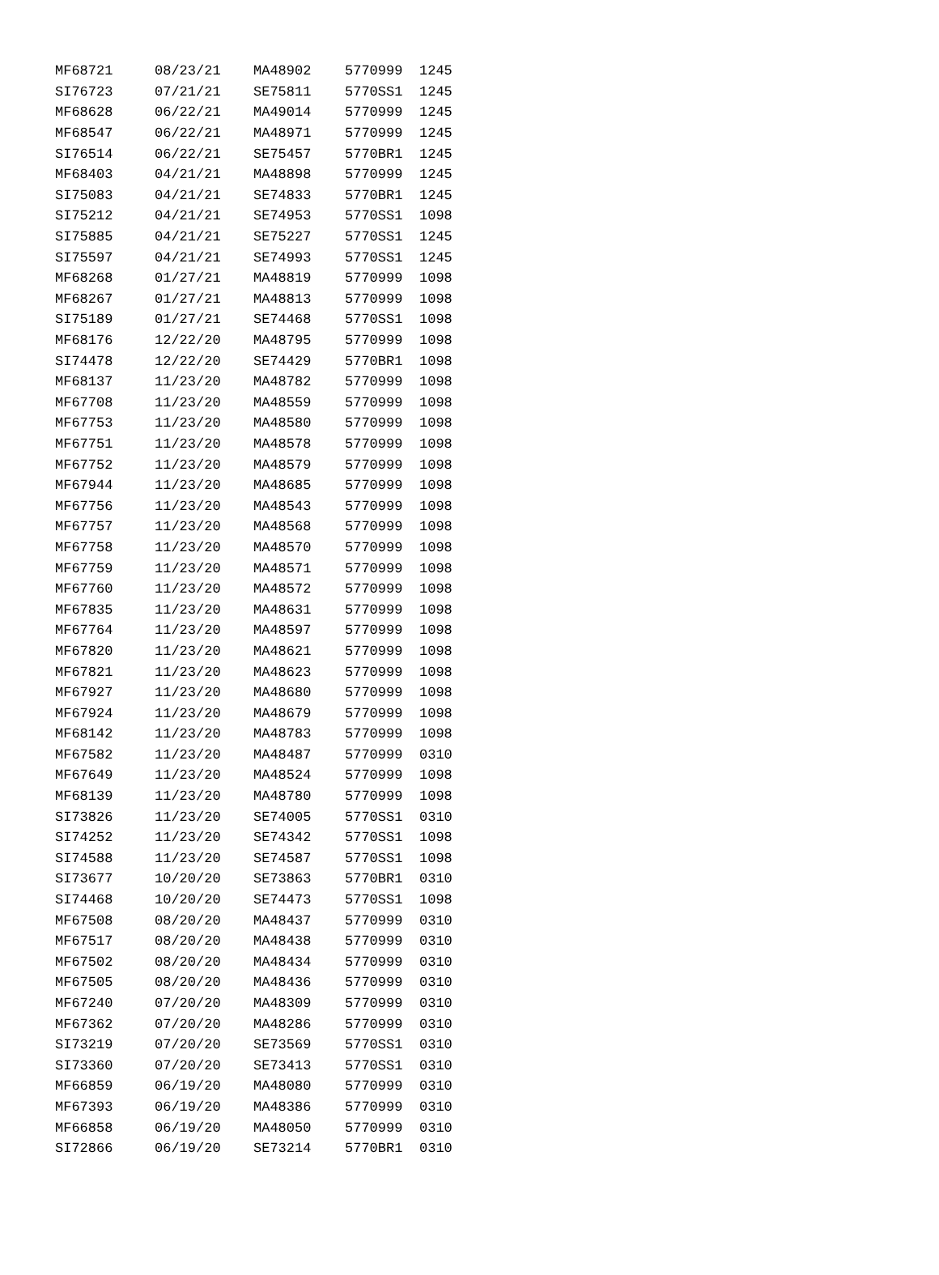| MF68721 | 08/23/21 | MA48902 | 5770999 | 1245 |
| SI76723 | 07/21/21 | SE75811 | 5770SS1 | 1245 |
| MF68628 | 06/22/21 | MA49014 | 5770999 | 1245 |
| MF68547 | 06/22/21 | MA48971 | 5770999 | 1245 |
| SI76514 | 06/22/21 | SE75457 | 5770BR1 | 1245 |
| MF68403 | 04/21/21 | MA48898 | 5770999 | 1245 |
| SI75083 | 04/21/21 | SE74833 | 5770BR1 | 1245 |
| SI75212 | 04/21/21 | SE74953 | 5770SS1 | 1098 |
| SI75885 | 04/21/21 | SE75227 | 5770SS1 | 1245 |
| SI75597 | 04/21/21 | SE74993 | 5770SS1 | 1245 |
| MF68268 | 01/27/21 | MA48819 | 5770999 | 1098 |
| MF68267 | 01/27/21 | MA48813 | 5770999 | 1098 |
| SI75189 | 01/27/21 | SE74468 | 5770SS1 | 1098 |
| MF68176 | 12/22/20 | MA48795 | 5770999 | 1098 |
| SI74478 | 12/22/20 | SE74429 | 5770BR1 | 1098 |
| MF68137 | 11/23/20 | MA48782 | 5770999 | 1098 |
| MF67708 | 11/23/20 | MA48559 | 5770999 | 1098 |
| MF67753 | 11/23/20 | MA48580 | 5770999 | 1098 |
| MF67751 | 11/23/20 | MA48578 | 5770999 | 1098 |
| MF67752 | 11/23/20 | MA48579 | 5770999 | 1098 |
| MF67944 | 11/23/20 | MA48685 | 5770999 | 1098 |
| MF67756 | 11/23/20 | MA48543 | 5770999 | 1098 |
| MF67757 | 11/23/20 | MA48568 | 5770999 | 1098 |
| MF67758 | 11/23/20 | MA48570 | 5770999 | 1098 |
| MF67759 | 11/23/20 | MA48571 | 5770999 | 1098 |
| MF67760 | 11/23/20 | MA48572 | 5770999 | 1098 |
| MF67835 | 11/23/20 | MA48631 | 5770999 | 1098 |
| MF67764 | 11/23/20 | MA48597 | 5770999 | 1098 |
| MF67820 | 11/23/20 | MA48621 | 5770999 | 1098 |
| MF67821 | 11/23/20 | MA48623 | 5770999 | 1098 |
| MF67927 | 11/23/20 | MA48680 | 5770999 | 1098 |
| MF67924 | 11/23/20 | MA48679 | 5770999 | 1098 |
| MF68142 | 11/23/20 | MA48783 | 5770999 | 1098 |
| MF67582 | 11/23/20 | MA48487 | 5770999 | 0310 |
| MF67649 | 11/23/20 | MA48524 | 5770999 | 1098 |
| MF68139 | 11/23/20 | MA48780 | 5770999 | 1098 |
| SI73826 | 11/23/20 | SE74005 | 5770SS1 | 0310 |
| SI74252 | 11/23/20 | SE74342 | 5770SS1 | 1098 |
| SI74588 | 11/23/20 | SE74587 | 5770SS1 | 1098 |
| SI73677 | 10/20/20 | SE73863 | 5770BR1 | 0310 |
| SI74468 | 10/20/20 | SE74473 | 5770SS1 | 1098 |
| MF67508 | 08/20/20 | MA48437 | 5770999 | 0310 |
| MF67517 | 08/20/20 | MA48438 | 5770999 | 0310 |
| MF67502 | 08/20/20 | MA48434 | 5770999 | 0310 |
| MF67505 | 08/20/20 | MA48436 | 5770999 | 0310 |
| MF67240 | 07/20/20 | MA48309 | 5770999 | 0310 |
| MF67362 | 07/20/20 | MA48286 | 5770999 | 0310 |
| SI73219 | 07/20/20 | SE73569 | 5770SS1 | 0310 |
| SI73360 | 07/20/20 | SE73413 | 5770SS1 | 0310 |
| MF66859 | 06/19/20 | MA48080 | 5770999 | 0310 |
| MF67393 | 06/19/20 | MA48386 | 5770999 | 0310 |
| MF66858 | 06/19/20 | MA48050 | 5770999 | 0310 |
| SI72866 | 06/19/20 | SE73214 | 5770BR1 | 0310 |